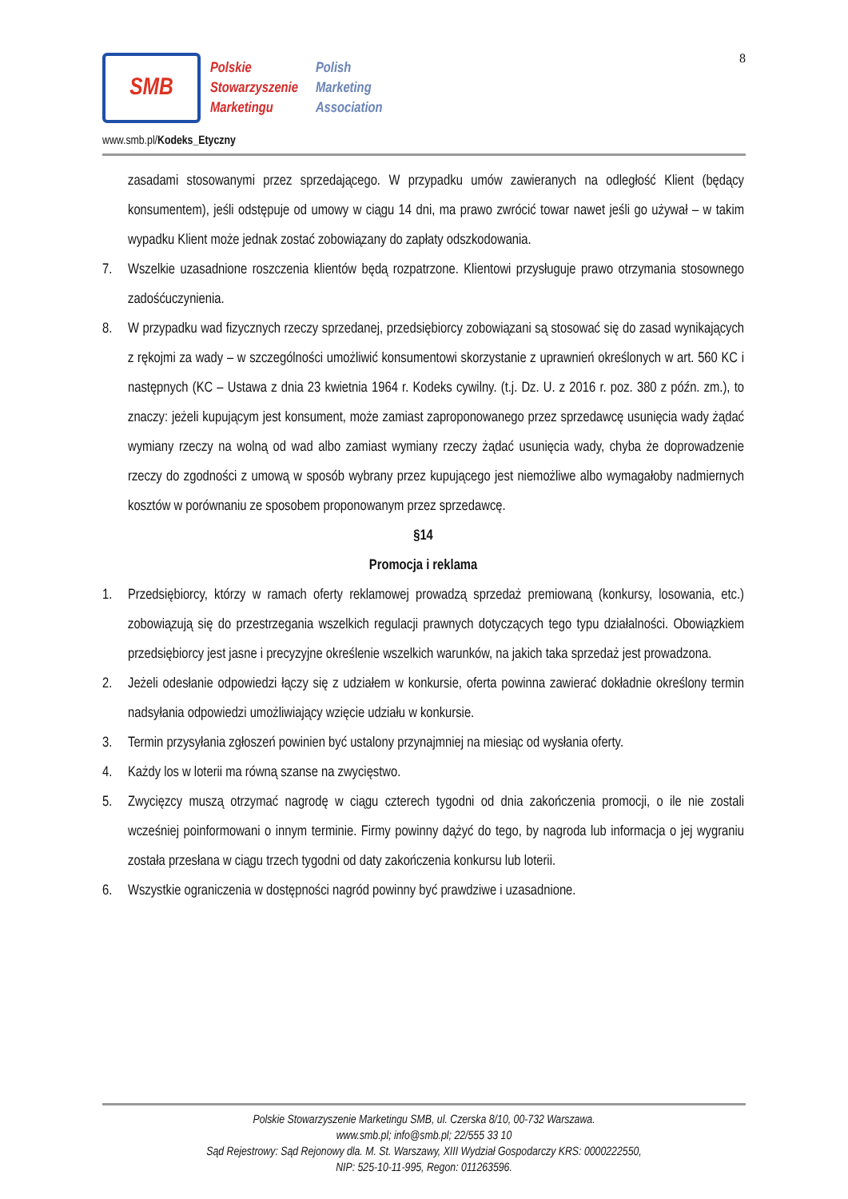8
SMB
Polskie
Stowarzyszenie
Marketingu
Polish
Marketing
Association
www.smb.pl/Kodeks_Etyczny
zasadami stosowanymi przez sprzedającego. W przypadku umów zawieranych na odległość Klient (będący konsumentem), jeśli odstępuje od umowy w ciągu 14 dni, ma prawo zwrócić towar nawet jeśli go używał – w takim wypadku Klient może jednak zostać zobowiązany do zapłaty odszkodowania.
7. Wszelkie uzasadnione roszczenia klientów będą rozpatrzone. Klientowi przysługuje prawo otrzymania stosownego zadośćuczynienia.
8. W przypadku wad fizycznych rzeczy sprzedanej, przedsiębiorcy zobowiązani są stosować się do zasad wynikających z rękojmi za wady – w szczególności umożliwić konsumentowi skorzystanie z uprawnień określonych w art. 560 KC i następnych (KC – Ustawa z dnia 23 kwietnia 1964 r. Kodeks cywilny. (t.j. Dz. U. z 2016 r. poz. 380 z późn. zm.), to znaczy: jeżeli kupującym jest konsument, może zamiast zaproponowanego przez sprzedawcę usunięcia wady żądać wymiany rzeczy na wolną od wad albo zamiast wymiany rzeczy żądać usunięcia wady, chyba że doprowadzenie rzeczy do zgodności z umową w sposób wybrany przez kupującego jest niemożliwe albo wymagałoby nadmiernych kosztów w porównaniu ze sposobem proponowanym przez sprzedawcę.
§14
Promocja i reklama
1. Przedsiębiorcy, którzy w ramach oferty reklamowej prowadzą sprzedaż premiowaną (konkursy, losowania, etc.) zobowiązują się do przestrzegania wszelkich regulacji prawnych dotyczących tego typu działalności. Obowiązkiem przedsiębiorcy jest jasne i precyzyjne określenie wszelkich warunków, na jakich taka sprzedaż jest prowadzona.
2. Jeżeli odesłanie odpowiedzi łączy się z udziałem w konkursie, oferta powinna zawierać dokładnie określony termin nadsyłania odpowiedzi umożliwiający wzięcie udziału w konkursie.
3. Termin przysyłania zgłoszeń powinien być ustalony przynajmniej na miesiąc od wysłania oferty.
4. Każdy los w loterii ma równą szanse na zwycięstwo.
5. Zwycięzcy muszą otrzymać nagrodę w ciągu czterech tygodni od dnia zakończenia promocji, o ile nie zostali wcześniej poinformowani o innym terminie. Firmy powinny dążyć do tego, by nagroda lub informacja o jej wygraniu została przesłana w ciągu trzech tygodni od daty zakończenia konkursu lub loterii.
6. Wszystkie ograniczenia w dostępności nagród powinny być prawdziwe i uzasadnione.
Polskie Stowarzyszenie Marketingu SMB, ul. Czerska 8/10, 00-732 Warszawa.
www.smb.pl; info@smb.pl; 22/555 33 10
Sąd Rejestrowy: Sąd Rejonowy dla. M. St. Warszawy, XIII Wydział Gospodarczy KRS: 0000222550,
NIP: 525-10-11-995, Regon: 011263596.